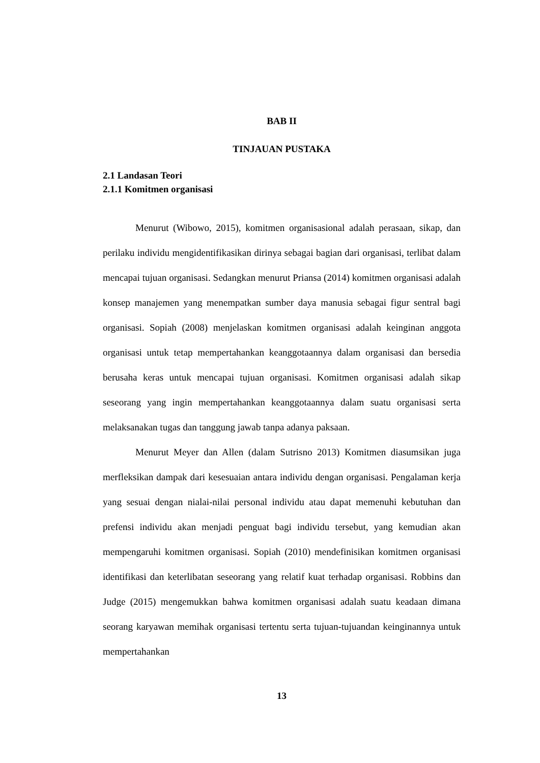BAB II
TINJAUAN PUSTAKA
2.1 Landasan Teori
2.1.1 Komitmen organisasi
Menurut (Wibowo, 2015), komitmen organisasional adalah perasaan, sikap, dan perilaku individu mengidentifikasikan dirinya sebagai bagian dari organisasi, terlibat dalam mencapai tujuan organisasi. Sedangkan menurut Priansa (2014) komitmen organisasi adalah konsep manajemen yang menempatkan sumber daya manusia sebagai figur sentral bagi organisasi. Sopiah (2008) menjelaskan komitmen organisasi adalah keinginan anggota organisasi untuk tetap mempertahankan keanggotaannya dalam organisasi dan bersedia berusaha keras untuk mencapai tujuan organisasi. Komitmen organisasi adalah sikap seseorang yang ingin mempertahankan keanggotaannya dalam suatu organisasi serta melaksanakan tugas dan tanggung jawab tanpa adanya paksaan.
Menurut Meyer dan Allen (dalam Sutrisno 2013) Komitmen diasumsikan juga merfleksikan dampak dari kesesuaian antara individu dengan organisasi. Pengalaman kerja yang sesuai dengan nialai-nilai personal individu atau dapat memenuhi kebutuhan dan prefensi individu akan menjadi penguat bagi individu tersebut, yang kemudian akan mempengaruhi komitmen organisasi. Sopiah (2010) mendefinisikan komitmen organisasi identifikasi dan keterlibatan seseorang yang relatif kuat terhadap organisasi. Robbins dan Judge (2015) mengemukkan bahwa komitmen organisasi adalah suatu keadaan dimana seorang karyawan memihak organisasi tertentu serta tujuan-tujuandan keinginannya untuk mempertahankan
13